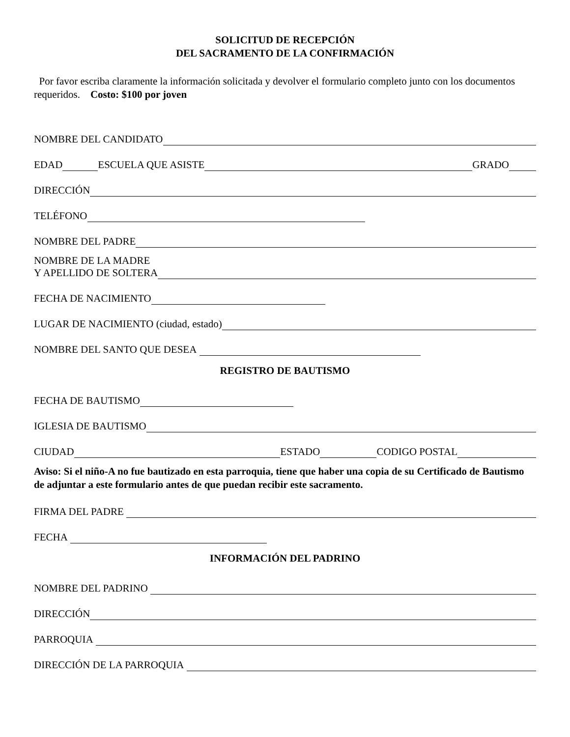SOLICITUD DE RECEPCIÓN
DEL SACRAMENTO DE LA CONFIRMACIÓN
Por favor escriba claramente la información solicitada y devolver el formulario completo junto con los documentos requeridos. Costo: $100 por joven
NOMBRE DEL CANDIDATO
EDAD
ESCUELA QUE ASISTE
GRADO
DIRECCIÓN
TELÉFONO
NOMBRE DEL PADRE
NOMBRE DE LA MADRE
Y APELLIDO DE SOLTERA
FECHA DE NACIMIENTO
LUGAR DE NACIMIENTO (ciudad, estado)
NOMBRE DEL SANTO QUE DESEA
REGISTRO DE BAUTISMO
FECHA DE BAUTISMO
IGLESIA DE BAUTISMO
CIUDAD
ESTADO
CODIGO POSTAL
Aviso: Si el niño-A no fue bautizado en esta parroquia, tiene que haber una copia de su Certificado de Bautismo de adjuntar a este formulario antes de que puedan recibir este sacramento.
FIRMA DEL PADRE
FECHA
INFORMACIÓN DEL PADRINO
NOMBRE DEL PADRINO
DIRECCIÓN
PARROQUIA
DIRECCIÓN DE LA PARROQUIA